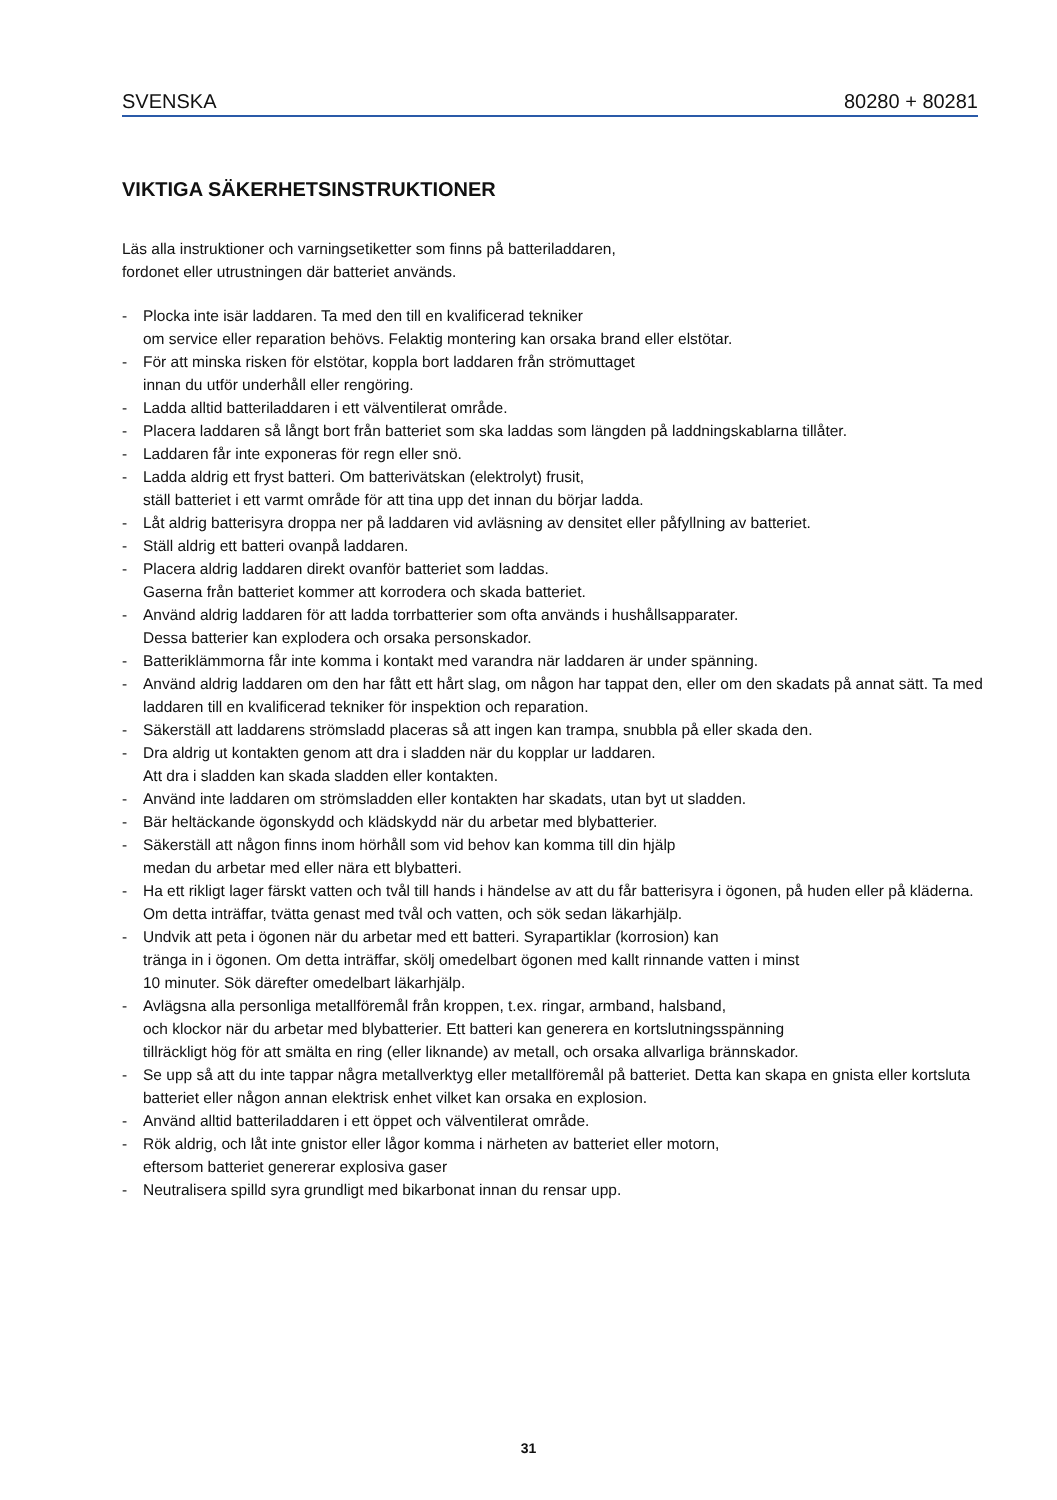SVENSKA 80280 + 80281
VIKTIGA SÄKERHETSINSTRUKTIONER
Läs alla instruktioner och varningsetiketter som finns på batteriladdaren,
fordonet eller utrustningen där batteriet används.
- Plocka inte isär laddaren. Ta med den till en kvalificerad tekniker
om service eller reparation behövs. Felaktig montering kan orsaka brand eller elstötar.
- För att minska risken för elstötar, koppla bort laddaren från strömuttaget
innan du utför underhåll eller rengöring.
- Ladda alltid batteriladdaren i ett välventilerat område.
- Placera laddaren så långt bort från batteriet som ska laddas som längden på laddningskablarna tillåter.
- Laddaren får inte exponeras för regn eller snö.
- Ladda aldrig ett fryst batteri. Om batterivätskan (elektrolyt) frusit,
ställ batteriet i ett varmt område för att tina upp det innan du börjar ladda.
- Låt aldrig batterisyra droppa ner på laddaren vid avläsning av densitet eller påfyllning av batteriet.
- Ställ aldrig ett batteri ovanpå laddaren.
- Placera aldrig laddaren direkt ovanför batteriet som laddas.
Gaserna från batteriet kommer att korrodera och skada batteriet.
- Använd aldrig laddaren för att ladda torrbatterier som ofta används i hushållsapparater.
Dessa batterier kan explodera och orsaka personskador.
- Batteriklämmorna får inte komma i kontakt med varandra när laddaren är under spänning.
- Använd aldrig laddaren om den har fått ett hårt slag, om någon har tappat den, eller om den skadats på annat sätt. Ta med laddaren till en kvalificerad tekniker för inspektion och reparation.
- Säkerställ att laddarens strömsladd placeras så att ingen kan trampa, snubbla på eller skada den.
- Dra aldrig ut kontakten genom att dra i sladden när du kopplar ur laddaren.
Att dra i sladden kan skada sladden eller kontakten.
- Använd inte laddaren om strömsladden eller kontakten har skadats, utan byt ut sladden.
- Bär heltäckande ögonskydd och klädskydd när du arbetar med blybatterier.
- Säkerställ att någon finns inom hörhåll som vid behov kan komma till din hjälp
medan du arbetar med eller nära ett blybatteri.
- Ha ett rikligt lager färskt vatten och tvål till hands i händelse av att du får batterisyra i ögonen, på huden eller på kläderna. Om detta inträffar, tvätta genast med tvål och vatten, och sök sedan läkarhjälp.
- Undvik att peta i ögonen när du arbetar med ett batteri. Syrapartiklar (korrosion) kan
tränga in i ögonen. Om detta inträffar, skölj omedelbart ögonen med kallt rinnande vatten i minst
10 minuter. Sök därefter omedelbart läkarhjälp.
- Avlägsna alla personliga metallföremål från kroppen, t.ex. ringar, armband, halsband,
och klockor när du arbetar med blybatterier. Ett batteri kan generera en kortslutningsspänning
tillräckligt hög för att smälta en ring (eller liknande) av metall, och orsaka allvarliga brännskador.
- Se upp så att du inte tappar några metallverktyg eller metallföremål på batteriet. Detta kan skapa en gnista eller kortsluta batteriet eller någon annan elektrisk enhet vilket kan orsaka en explosion.
- Använd alltid batteriladdaren i ett öppet och välventilerat område.
- Rök aldrig, och låt inte gnistor eller lågor komma i närheten av batteriet eller motorn,
eftersom batteriet genererar explosiva gaser
- Neutralisera spilld syra grundligt med bikarbonat innan du rensar upp.
31